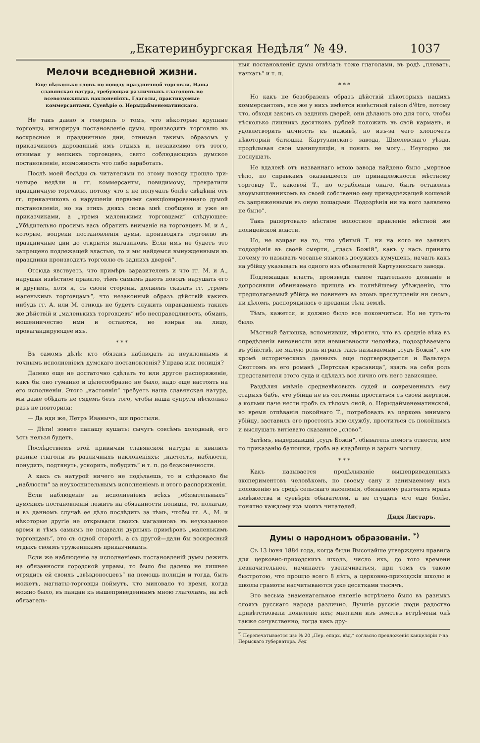„Екатеринбургская Недѣля“ № 49. 1037
Мелочи вседневной жизни.
Еще нѣсколько словъ по поводу праздничной торговли. Наша славянская натура, требующая различныхъ глаголовъ во всевозможныхъ наклоненіяхъ. Глаголы, практикуемые коммерсантами. Суевѣріе о. Нерыдайменематинскаго.
Не такъ давно я говорилъ о томъ, что нѣкоторые крупные торговцы, игнорируя постановленіе думы, производятъ торговлю въ воскресные и праздничные дни, отнимая такимъ образомъ у приказчиковъ дарованный имъ отдыхъ и, независимо отъ этого, отнимая у мелкихъ торговцевъ, свято соблюдающихъ думское постановленіе, возможность что либо заработать.
Послѣ моей бесѣды съ читателями по этому поводу прошло три-четыре недѣли и гг. коммерсанты, повидимому, прекратили праздничную торговлю, потому что я не получалъ болѣе свѣдѣній отъ гг. приказчиковъ о нарушеніи первыми санкціонированнаго думой постановленія, но на этихъ дняхъ снова мнѣ сообщено и уже не приказчиками, а „тремя маленькими торговцами“ слѣдующее: „Убѣдительно просимъ васъ обратить вниманіе на торговцевъ М. и А., которые, вопреки постановленія думы, производятъ торговлю въ праздничные дни до открытія магазиновъ. Если имъ не будетъ это запрещено подлежащей властью, то и мы найдемся вынужденными въ праздники производить торговлю съ заднихъ дверей“.
Отсюда явствуетъ, что примѣръ заразителенъ и что гг. М. и А., нарушая извѣстное правило, тѣмъ самымъ даютъ поводъ нарушать его и другимъ, хотя я, съ своей стороны, долженъ сказать гг. „тремъ маленькимъ торговцамъ“, что незаконный образъ дѣйствій какихъ нибудь гг. А. или М. отнюдь не будетъ служить оправданіемъ такихъ же дѣйствій и „маленькихъ торговцевъ“ ибо несправедливость, обманъ, мошенничество ими и остаются, не взирая на лицо, провагандирующее ихъ.
* * *
Въ самомъ дѣлѣ: кто обязанъ наблюдать за неуклоннымъ и точнымъ исполненіемъ думскаго постановленія? Управа или полиція?
Далеко еще не достаточно сдѣлать то или другое распоряженіе, какъ бы оно гуманно и цѣлесообразно не было, надо еще настоять на его исполненіи. Этого „настоянія“ требуетъ наша славянская натура, мы даже обѣдать не сядемъ безъ того, чтобы наша супруга нѣсколько разъ не повторила:
— Да иди же, Петръ Иванычъ, щи простыли.
— Дѣти! зовите папашу кушать: сычугъ совсѣмъ холодный, его ѣсть нельзя будетъ.
Послѣдствіемъ этой привычки славянской натуры и явились разные глаголы въ различныхъ наклоненіяхъ: „настоять, наблюсти, понудить, подтянуть, ускорить, побудить“ и т. п. до безконечности.
А какъ съ натурой ничего не подѣлаешь, то и слѣдовало бы „наблюсти“ за неукоснительнымъ исполненіемъ и этого распоряженія.
Если наблюденіе за исполненіемъ всѣхъ „обязательныхъ“ думскихъ постановленій лежитъ на обязанности полиціи, то, полагаю, и въ данномъ случаѣ ее дѣло послѣдить за тѣмъ, чтобы гг. А., М. и нѣкоторые другіе не открывали своихъ магазиновъ въ неуказанное время и тѣмъ самымъ не подавали дурныхъ примѣровъ „маленькимъ торговцамъ“, это съ одной сторонѣ, а съ другой—дали бы воскресный отдыхъ своимъ труженикамъ приказчикамъ.
Если же наблюденіе за исполненіемъ постановленій думы лежитъ на обязанности городской управы, то было бы далеко не лишнее отрядить ей своихъ „звѣздоносцевъ“ на помощь полиціи и тогда, быть можетъ, магнаты-торговцы поймутъ, что миновало то время, когда можно было, въ пандан къ вышеприведеннымъ мною глаголамъ, на всѣ обязатель-
ныя постановленія думы отвѣчать тоже глаголами, въ родѣ „плевать, начхать“ и т. п.
* * *
Но какъ не безобразенъ образъ дѣйствій нѣкоторыхъ нашихъ коммерсантовъ, все же у нихъ имѣется извѣстный raison d'être, потому что, обходя законъ съ заднихъ дверей, они дѣлаютъ это для того, чтобы нѣсколько лишнихъ десятковъ рублей положить въ свой карманъ, и удовлетворить алчность къ наживѣ, но изъ-за чего хлопочетъ нѣкоторый батюшка Картузинскаго завода, Шмелевскаго уѣзда, продѣлывая свои манипуляціи, я понять не могу... Неугодно ли послушать.
Не вдалекѣ отъ названнаго мною завода найдено было „мертвое тѣло, по справкамъ оказавшееся по принадлежности мѣстному торговцу Т., каковой Т., по ограбленіи онаго, былъ оставленъ злоумышленникомъ въ своей собственно ему принадлежащей кошевой съ запряженными въ оную лошадьми. Подозрѣнія ни на кого заявлено не было“.
Такъ рапортовало мѣстное волостное правленіе мѣстной же полицейской власти.
Но, не взирая на то, что убитый Т. ни на кого не заявилъ подозрѣнія въ своей смерти, „гласъ Божій“, какъ у насъ принято почему то называть чесанье языковъ досужихъ кумушекъ, началъ какъ на убійцу указывать на одного изъ обывателей Картузинскаго завода.
Подлежащая власть, произведя самое тщательное дознаніе и допросивши обвиняемаго пришла къ полнѣйшему убѣжденію, что предполагаемый убійца не повиненъ въ этомъ преступленіи ни сномъ, ни дѣломъ, распорядилась о преданіи тѣла землѣ.
Тѣмъ, кажется, и должно было все покончиться. Но не тутъ-то было.
Мѣстный батюшка, вспомнивши, вѣроятно, что въ средніе вѣка въ опредѣленіи виновности или невиновности человѣка, подозрѣваемаго въ убійствѣ, не малую роль игралъ такъ называемый „судъ Божій“, что кромѣ историческихъ данныхъ еще подтверждается и Вальтеръ Скоттомъ въ его романѣ „Пертская красавица“, взялъ на себя роль представителя этого суда и сдѣлалъ все лично отъ него зависящее.
Раздѣляя мнѣніе средневѣковыхъ судей и современныхъ ему старыхъ бабъ, что убійца не въ состояніи проститься съ своей жертвой, а кольми паче нести гробъ съ тѣломъ оной, о. Нерыдайменематинской, во время отпѣванія покойнаго Т., потребовалъ въ церковь мнимаго убійцу, заставилъ его простоять всю службу, проститься съ покойнымъ и выслушать витіевато сказанное „слово“.
Затѣмъ, выдержавшій „судъ Божій“, обыватель помогъ отнести, все по приказанію батюшки, гробъ на кладбище и зарыть могилу.
* * *
Какъ называется продѣлываніе вышеприведенныхъ экспериментовъ человѣкомъ, по своему сану и занимаемому имъ положенію въ средѣ сельскаго населенія, обязанному разгонять мракъ невѣжества и суевѣрія обывателей, а не сгущать его еще болѣе, понятно каждому изъ моихъ читателей.
Дядя Листаръ.
Думы о народномъ образованіи. <sup>*)</sup>
Съ 13 іюня 1884 года, когда были Высочайше утверждены правила для церковно-приходскихъ школъ, число ихъ, до того времени незначительное, начинаетъ увеличиваться, при томъ съ такою быстротою, что прошло всего 8 лѣтъ, а церковно-приходскія школы и школы грамоты насчитываются уже десятками тысячъ.
Это весьма знаменательное явленіе встрѣчено было въ разныхъ слояхъ русскаго народа различно. Лучшіе русскіе люди радостно привѣтствовали появленіе ихъ; многими изъ земствъ встрѣчены онѣ также сочувственно, тогда какъ дру-
<sup>*)</sup> Перепечатывается изъ № 20 „Пер. епарх. вѣд.“ согласно предложенія канцеляріи г-на Пермскаго губернатора. Ред.